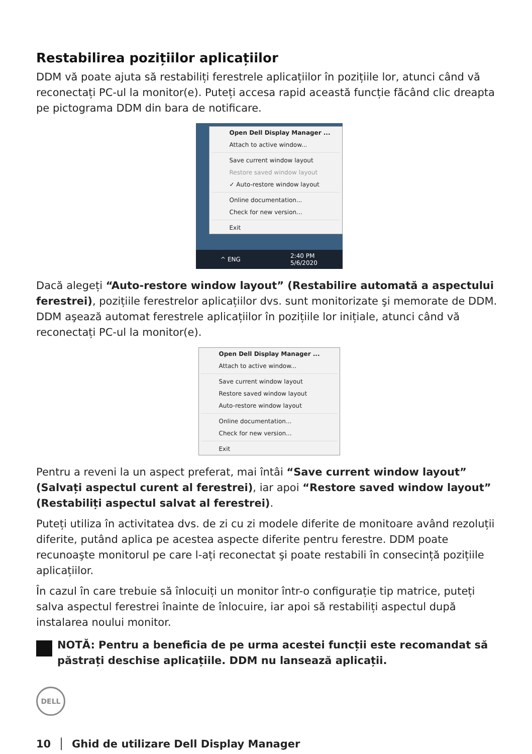Restabilirea pozițiilor aplicațiilor
DDM vă poate ajuta să restabiliți ferestrele aplicațiilor în pozițiile lor, atunci când vă reconectați PC-ul la monitor(e). Puteți accesa rapid această funcție făcând clic dreapta pe pictograma DDM din bara de notificare.
Open Dell Display Manager ...
Attach to active window...
Save current window layout
Restore saved window layout
✓ Auto-restore window layout
Online documentation...
Check for new version...
Exit
^ ENG 2:40 PM
5/6/2020
Dacă alegeți “Auto-restore window layout” (Restabilire automată a aspectului ferestrei), pozițiile ferestrelor aplicațiilor dvs. sunt monitorizate şi memorate de DDM. DDM aşează automat ferestrele aplicațiilor în pozițiile lor inițiale, atunci când vă reconectați PC-ul la monitor(e).
Open Dell Display Manager ...
Attach to active window...
Save current window layout
Restore saved window layout
Auto-restore window layout
Online documentation...
Check for new version...
Exit
Pentru a reveni la un aspect preferat, mai întâi “Save current window layout” (Salvați aspectul curent al ferestrei), iar apoi “Restore saved window layout” (Restabiliți aspectul salvat al ferestrei).
Puteți utiliza în activitatea dvs. de zi cu zi modele diferite de monitoare având rezoluții diferite, putând aplica pe acestea aspecte diferite pentru ferestre. DDM poate recunoaşte monitorul pe care l-ați reconectat şi poate restabili în consecință pozițiile aplicațiilor.
În cazul în care trebuie să înlocuiți un monitor într-o configurație tip matrice, puteți salva aspectul ferestrei înainte de înlocuire, iar apoi să restabiliți aspectul după instalarea noului monitor.
NOTĂ: Pentru a beneficia de pe urma acestei funcții este recomandat să păstrați deschise aplicațiile. DDM nu lansează aplicații.
DELL
10 │ Ghid de utilizare Dell Display Manager